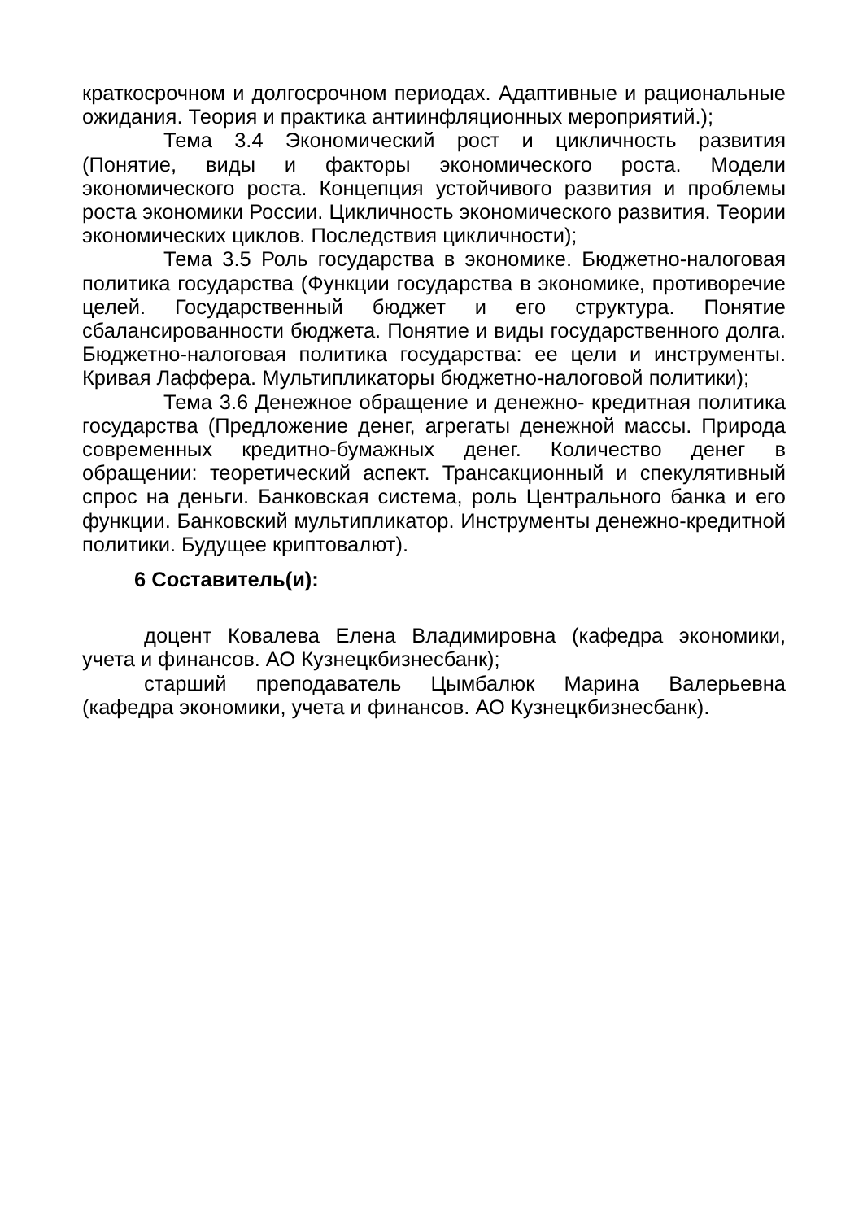краткосрочном и долгосрочном периодах. Адаптивные и рациональные ожидания. Теория и практика антиинфляционных мероприятий.);
Тема 3.4 Экономический рост и цикличность развития (Понятие, виды и факторы экономического роста. Модели экономического роста. Концепция устойчивого развития и проблемы роста экономики России. Цикличность экономического развития. Теории экономических циклов. Последствия цикличности);
Тема 3.5 Роль государства в экономике. Бюджетно-налоговая политика государства (Функции государства в экономике, противоречие целей. Государственный бюджет и его структура. Понятие сбалансированности бюджета. Понятие и виды государственного долга. Бюджетно-налоговая политика государства: ее цели и инструменты. Кривая Лаффера. Мультипликаторы бюджетно-налоговой политики);
Тема 3.6 Денежное обращение и денежно- кредитная политика государства (Предложение денег, агрегаты денежной массы. Природа современных кредитно-бумажных денег. Количество денег в обращении: теоретический аспект. Трансакционный и спекулятивный спрос на деньги. Банковская система, роль Центрального банка и его функции. Банковский мультипликатор. Инструменты денежно-кредитной политики. Будущее криптовалют).
6 Составитель(и):
доцент Ковалева Елена Владимировна (кафедра экономики, учета и финансов. АО Кузнецкбизнесбанк);
старший преподаватель Цымбалюк Марина Валерьевна (кафедра экономики, учета и финансов. АО Кузнецкбизнесбанк).